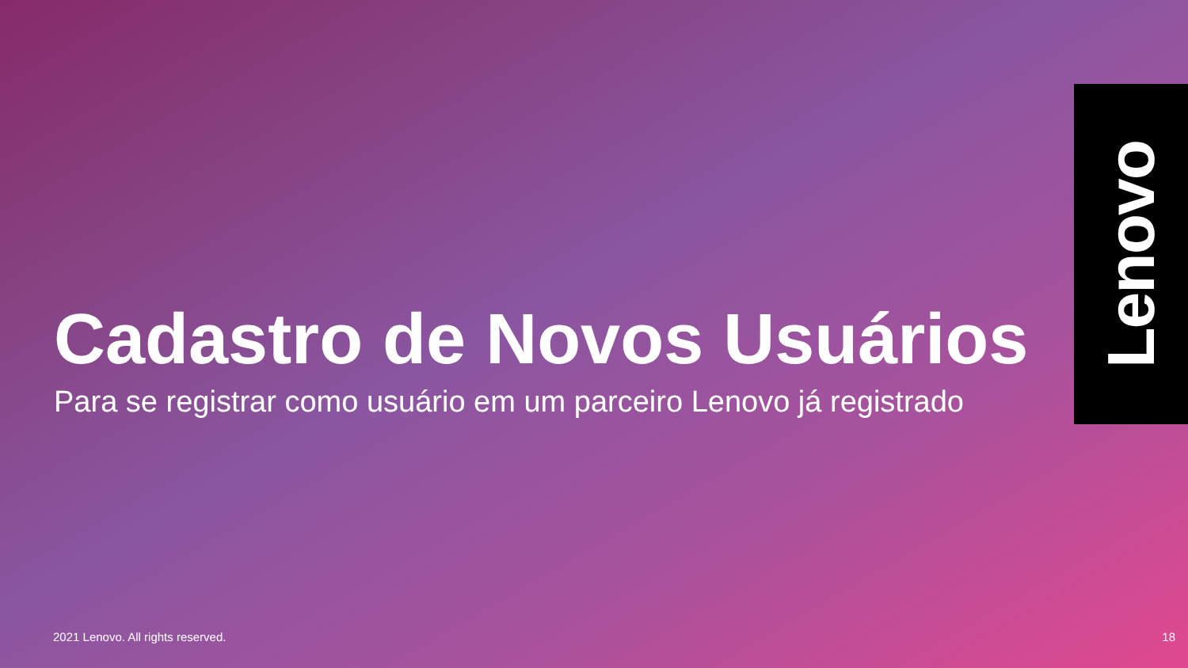Lenovo
Cadastro de Novos Usuários
Para se registrar como usuário em um parceiro Lenovo já registrado
2021 Lenovo. All rights reserved. 18